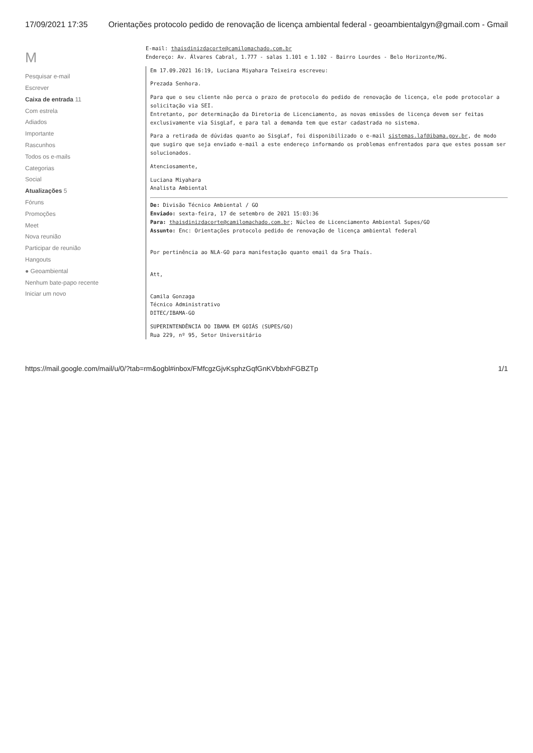17/09/2021 17:35 Orientações protocolo pedido de renovação de licença ambiental federal - geoambientalgyn@gmail.com - Gmail
M
Pesquisar e-mail
Escrever
Caixa de entrada 11
Com estrela
Adiados
Importante
Rascunhos
Todos os e-mails
Categorias
Social
Atualizações 5
Fóruns
Promoções
Meet
Nova reunião
Participar de reunião
Hangouts
● Geoambiental
Nenhum bate-papo recente
Iniciar um novo
E-mail: thaisdinizdacorte@camilomachado.com.br
Endereço: Av. Álvares Cabral, 1.777 - salas 1.101 e 1.102 - Bairro Lourdes - Belo Horizonte/MG.
Em 17.09.2021 16:19, Luciana Miyahara Teixeira escreveu:
Prezada Senhora.
Para que o seu cliente não perca o prazo de protocolo do pedido de renovação de licença, ele pode protocolar a solicitação via SEI.
Entretanto, por determinação da Diretoria de Licenciamento, as novas emissões de licença devem ser feitas exclusivamente via SisgLaf, e para tal a demanda tem que estar cadastrada no sistema.
Para a retirada de dúvidas quanto ao SisgLaf, foi disponibilizado o e-mail sistemas.laf@ibama.gov.br, de modo que sugiro que seja enviado e-mail a este endereço informando os problemas enfrentados para que estes possam ser solucionados.
Atenciosamente,
Luciana Miyahara
Analista Ambiental
De: Divisão Técnico Ambiental / GO
Enviado: sexta-feira, 17 de setembro de 2021 15:03:36
Para: thaisdinizdacorte@camilomachado.com.br; Núcleo de Licenciamento Ambiental Supes/GO
Assunto: Enc: Orientações protocolo pedido de renovação de licença ambiental federal
Por pertinência ao NLA-GO para manifestação quanto email da Sra Thaís.
Att,
Camila Gonzaga
Técnico Administrativo
DITEC/IBAMA-GO
SUPERINTENDÊNCIA DO IBAMA EM GOIÁS (SUPES/GO)
Rua 229, nº 95, Setor Universitário
https://mail.google.com/mail/u/0/?tab=rm&ogbl#inbox/FMfcgzGjvKsphzGqfGnKVbbxhFGBZTp 1/1